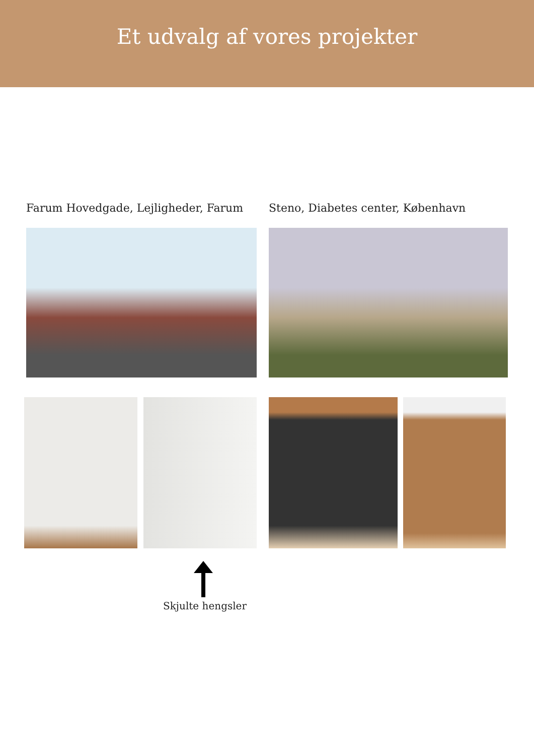Et udvalg af vores projekter
Farum Hovedgade, Lejligheder, Farum
Steno, Diabetes center, København
Skjulte hengsler